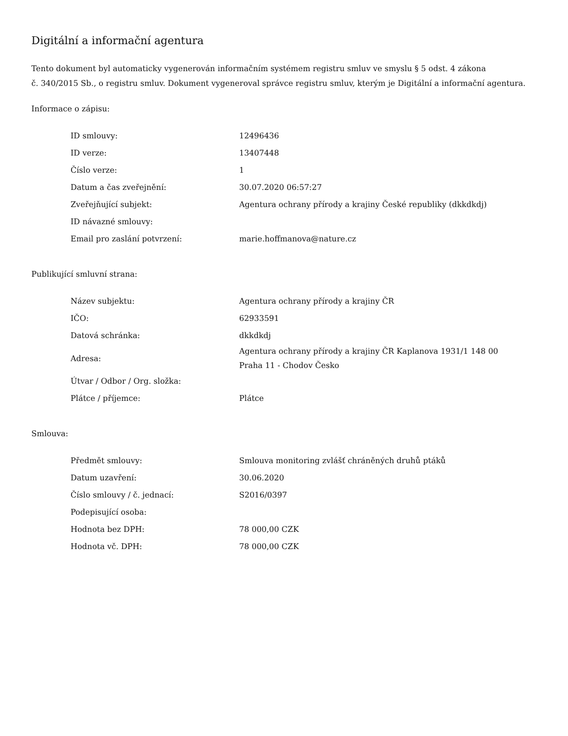Digitální a informační agentura
Tento dokument byl automaticky vygenerován informačním systémem registru smluv ve smyslu § 5 odst. 4 zákona
č. 340/2015 Sb., o registru smluv. Dokument vygeneroval správce registru smluv, kterým je Digitální a informační agentura.
Informace o zápisu:
| ID smlouvy: | 12496436 |
| ID verze: | 13407448 |
| Číslo verze: | 1 |
| Datum a čas zveřejnění: | 30.07.2020 06:57:27 |
| Zveřejňující subjekt: | Agentura ochrany přírody a krajiny České republiky (dkkdkdj) |
| ID návazné smlouvy: | |
| Email pro zaslání potvrzení: | marie.hoffmanova@nature.cz |
Publikující smluvní strana:
| Název subjektu: | Agentura ochrany přírody a krajiny ČR |
| IČO: | 62933591 |
| Datová schránka: | dkkdkdj |
| Adresa: | Agentura ochrany přírody a krajiny ČR Kaplanova 1931/1 148 00 Praha 11 - Chodov Česko |
| Útvar / Odbor / Org. složka: | |
| Plátce / příjemce: | Plátce |
Smlouva:
| Předmět smlouvy: | Smlouva monitoring zvlášť chráněných druhů ptáků |
| Datum uzavření: | 30.06.2020 |
| Číslo smlouvy / č. jednací: | S2016/0397 |
| Podepisující osoba: | |
| Hodnota bez DPH: | 78 000,00 CZK |
| Hodnota vč. DPH: | 78 000,00 CZK |